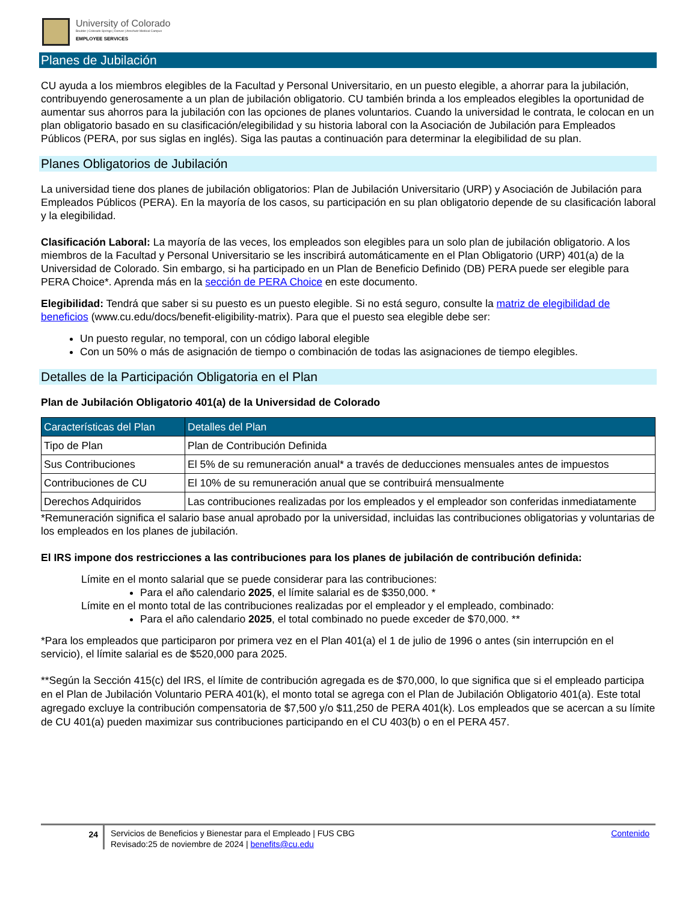University of Colorado
Boulder | Colorado Springs | Denver | Anschutz Medical Campus
EMPLOYEE SERVICES
Planes de Jubilación
CU ayuda a los miembros elegibles de la Facultad y Personal Universitario, en un puesto elegible, a ahorrar para la jubilación, contribuyendo generosamente a un plan de jubilación obligatorio. CU también brinda a los empleados elegibles la oportunidad de aumentar sus ahorros para la jubilación con las opciones de planes voluntarios. Cuando la universidad le contrata, le colocan en un plan obligatorio basado en su clasificación/elegibilidad y su historia laboral con la Asociación de Jubilación para Empleados Públicos (PERA, por sus siglas en inglés). Siga las pautas a continuación para determinar la elegibilidad de su plan.
Planes Obligatorios de Jubilación
La universidad tiene dos planes de jubilación obligatorios: Plan de Jubilación Universitario (URP) y Asociación de Jubilación para Empleados Públicos (PERA). En la mayoría de los casos, su participación en su plan obligatorio depende de su clasificación laboral y la elegibilidad.
Clasificación Laboral: La mayoría de las veces, los empleados son elegibles para un solo plan de jubilación obligatorio. A los miembros de la Facultad y Personal Universitario se les inscribirá automáticamente en el Plan Obligatorio (URP) 401(a) de la Universidad de Colorado. Sin embargo, si ha participado en un Plan de Beneficio Definido (DB) PERA puede ser elegible para PERA Choice*. Aprenda más en la sección de PERA Choice en este documento.
Elegibilidad: Tendrá que saber si su puesto es un puesto elegible. Si no está seguro, consulte la matriz de elegibilidad de beneficios (www.cu.edu/docs/benefit-eligibility-matrix). Para que el puesto sea elegible debe ser:
Un puesto regular, no temporal, con un código laboral elegible
Con un 50% o más de asignación de tiempo o combinación de todas las asignaciones de tiempo elegibles.
Detalles de la Participación Obligatoria en el Plan
Plan de Jubilación Obligatorio 401(a) de la Universidad de Colorado
| Características del Plan | Detalles del Plan |
| --- | --- |
| Tipo de Plan | Plan de Contribución Definida |
| Sus Contribuciones | El 5% de su remuneración anual* a través de deducciones mensuales antes de impuestos |
| Contribuciones de CU | El 10% de su remuneración anual que se contribuirá mensualmente |
| Derechos Adquiridos | Las contribuciones realizadas por los empleados y el empleador son conferidas inmediatamente |
*Remuneración significa el salario base anual aprobado por la universidad, incluidas las contribuciones obligatorias y voluntarias de los empleados en los planes de jubilación.
El IRS impone dos restricciones a las contribuciones para los planes de jubilación de contribución definida:
Límite en el monto salarial que se puede considerar para las contribuciones:
Para el año calendario 2025, el límite salarial es de $350,000. *
Límite en el monto total de las contribuciones realizadas por el empleador y el empleado, combinado:
Para el año calendario 2025, el total combinado no puede exceder de $70,000. **
*Para los empleados que participaron por primera vez en el Plan 401(a) el 1 de julio de 1996 o antes (sin interrupción en el servicio), el límite salarial es de $520,000 para 2025.
**Según la Sección 415(c) del IRS, el límite de contribución agregada es de $70,000, lo que significa que si el empleado participa en el Plan de Jubilación Voluntario PERA 401(k), el monto total se agrega con el Plan de Jubilación Obligatorio 401(a). Este total agregado excluye la contribución compensatoria de $7,500 y/o $11,250 de PERA 401(k). Los empleados que se acercan a su límite de CU 401(a) pueden maximizar sus contribuciones participando en el CU 403(b) o en el PERA 457.
24 Servicios de Beneficios y Bienestar para el Empleado | FUS CBG
Revisado:25 de noviembre de 2024 | benefits@cu.edu
Contenido